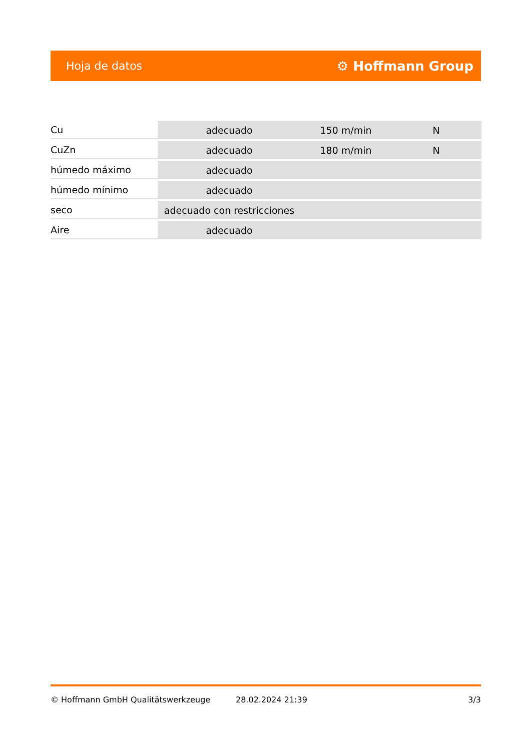Hoja de datos ⚙ Hoffmann Group
| Cu | adecuado | 150 m/min | N |
| CuZn | adecuado | 180 m/min | N |
| húmedo máximo | adecuado | | |
| húmedo mínimo | adecuado | | |
| seco | adecuado con restricciones | | |
| Aire | adecuado | | |
© Hoffmann GmbH Qualitätswerkzeuge 28.02.2024 21:39 3/3